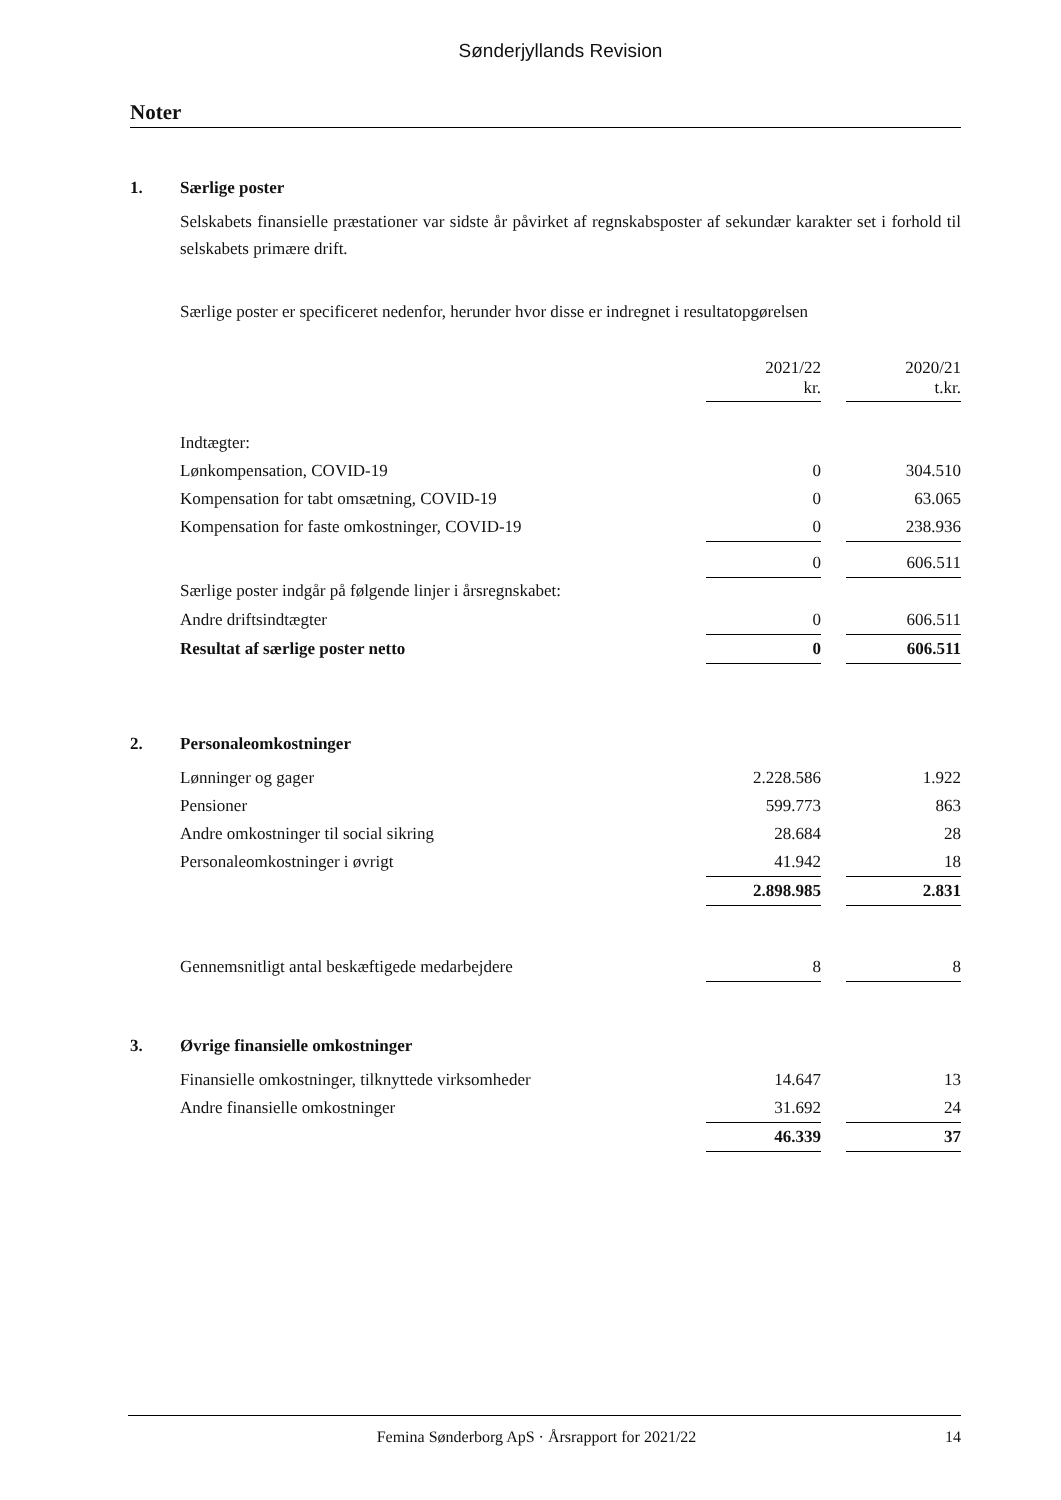Sønderjyllands Revision
Noter
1. Særlige poster
Selskabets finansielle præstationer var sidste år påvirket af regnskabsposter af sekundær karakter set i forhold til selskabets primære drift.
Særlige poster er specificeret nedenfor, herunder hvor disse er indregnet i resultatopgørelsen
| | 2021/22 kr. | | 2020/21 t.kr. |
| --- | --- | --- | --- |
| Indtægter: | | | |
| Lønkompensation, COVID-19 | 0 | | 304.510 |
| Kompensation for tabt omsætning, COVID-19 | 0 | | 63.065 |
| Kompensation for faste omkostninger, COVID-19 | 0 | | 238.936 |
| | 0 | | 606.511 |
| Særlige poster indgår på følgende linjer i årsregnskabet: | | | |
| Andre driftsindtægter | 0 | | 606.511 |
| Resultat af særlige poster netto | 0 | | 606.511 |
2. Personaleomkostninger
| Lønninger og gager | 2.228.586 | | 1.922 |
| Pensioner | 599.773 | | 863 |
| Andre omkostninger til social sikring | 28.684 | | 28 |
| Personaleomkostninger i øvrigt | 41.942 | | 18 |
| | 2.898.985 | | 2.831 |
| Gennemsnitligt antal beskæftigede medarbejdere | 8 | | 8 |
3. Øvrige finansielle omkostninger
| Finansielle omkostninger, tilknyttede virksomheder | 14.647 | | 13 |
| Andre finansielle omkostninger | 31.692 | | 24 |
| | 46.339 | | 37 |
Femina Sønderborg ApS · Årsrapport for 2021/22 14